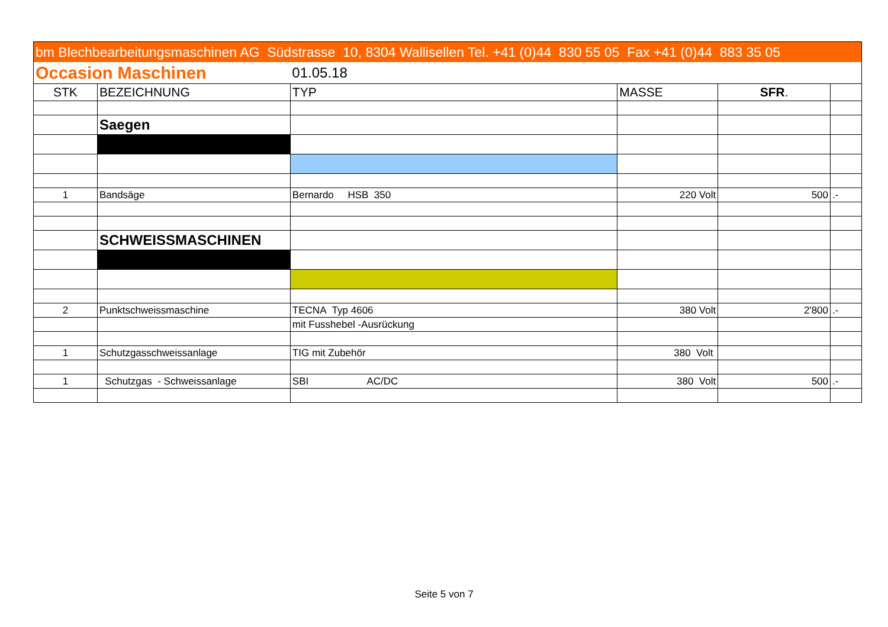| bm Blechbearbeitungsmaschinen AG Südstrasse 10, 8304 Wallisellen Tel. +41 (0)44 830 55 05 Fax +41 (0)44 883 35 05 | | | | | |
| Occasion Maschinen | | 01.05.18 | | | |
| STK | BEZEICHNUNG | TYP | MASSE | SFR . | |
| | Saegen | | | | |
| 1 | Bandsäge | Bernardo HSB 350 | 220 Volt | 500 | .- |
| | SCHWEISSMASCHINEN | | | | |
| 2 | Punktschweissmaschine | TECNA Typ 4606 | 380 Volt | 2'800 | .- |
| | | mit Fusshebel -Ausrückung | | | |
| 1 | Schutzgasschweissanlage | TIG mit Zubehör | 380 Volt | | |
| 1 | Schutzgas - Schweissanlage | SBI AC/DC | 380 Volt | 500 | .- |
Seite 5 von 7